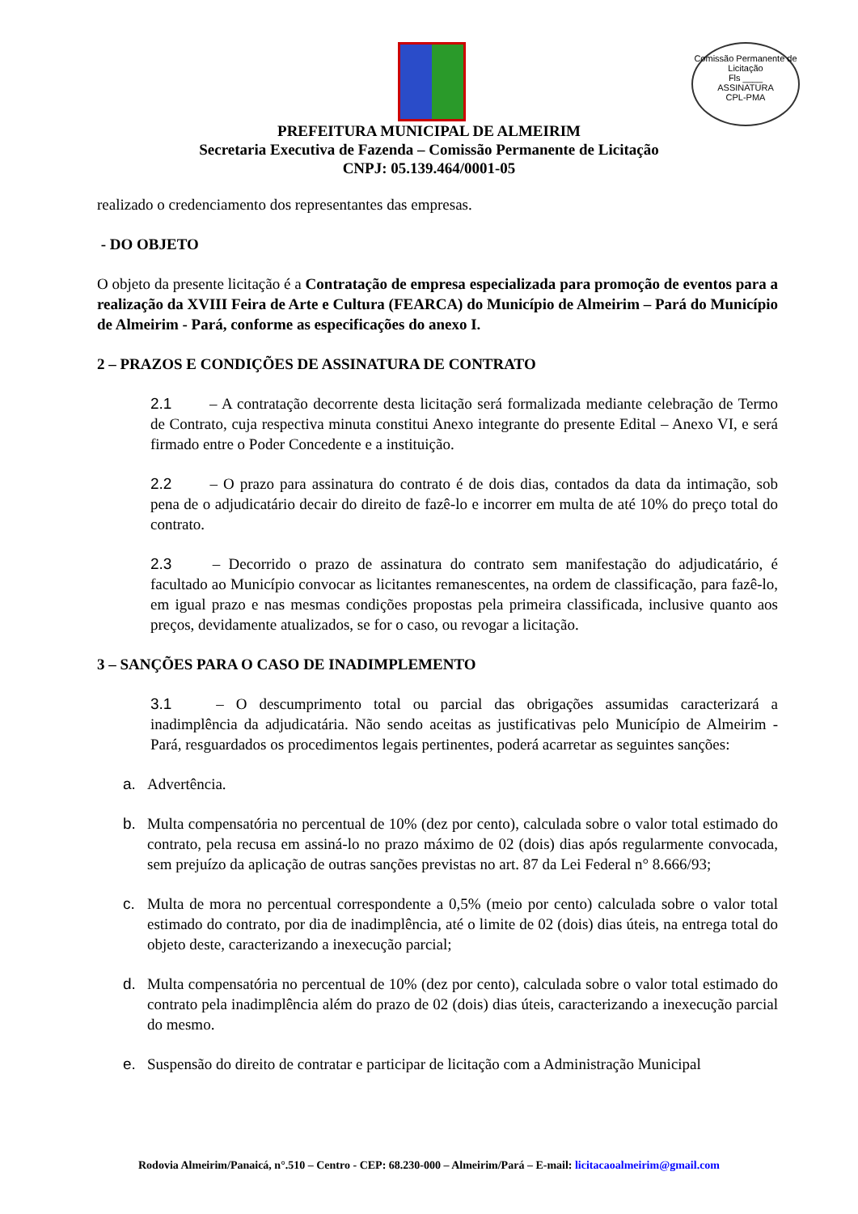Comissão Permanente de Licitação
Fls ____
ASSINATURA
CPL-PMA
PREFEITURA MUNICIPAL DE ALMEIRIM
Secretaria Executiva de Fazenda – Comissão Permanente de Licitação
CNPJ: 05.139.464/0001-05
realizado o credenciamento dos representantes das empresas.
- DO OBJETO
O objeto da presente licitação é a Contratação de empresa especializada para promoção de eventos para a realização da XVIII Feira de Arte e Cultura (FEARCA) do Município de Almeirim – Pará do Município de Almeirim - Pará, conforme as especificações do anexo I.
2 – PRAZOS E CONDIÇÕES DE ASSINATURA DE CONTRATO
2.1 – A contratação decorrente desta licitação será formalizada mediante celebração de Termo de Contrato, cuja respectiva minuta constitui Anexo integrante do presente Edital – Anexo VI, e será firmado entre o Poder Concedente e a instituição.
2.2 – O prazo para assinatura do contrato é de dois dias, contados da data da intimação, sob pena de o adjudicatário decair do direito de fazê-lo e incorrer em multa de até 10% do preço total do contrato.
2.3 – Decorrido o prazo de assinatura do contrato sem manifestação do adjudicatário, é facultado ao Município convocar as licitantes remanescentes, na ordem de classificação, para fazê-lo, em igual prazo e nas mesmas condições propostas pela primeira classificada, inclusive quanto aos preços, devidamente atualizados, se for o caso, ou revogar a licitação.
3 – SANÇÕES PARA O CASO DE INADIMPLEMENTO
3.1 – O descumprimento total ou parcial das obrigações assumidas caracterizará a inadimplência da adjudicatária. Não sendo aceitas as justificativas pelo Município de Almeirim - Pará, resguardados os procedimentos legais pertinentes, poderá acarretar as seguintes sanções:
a. Advertência.
b. Multa compensatória no percentual de 10% (dez por cento), calculada sobre o valor total estimado do contrato, pela recusa em assiná-lo no prazo máximo de 02 (dois) dias após regularmente convocada, sem prejuízo da aplicação de outras sanções previstas no art. 87 da Lei Federal n° 8.666/93;
c. Multa de mora no percentual correspondente a 0,5% (meio por cento) calculada sobre o valor total estimado do contrato, por dia de inadimplência, até o limite de 02 (dois) dias úteis, na entrega total do objeto deste, caracterizando a inexecução parcial;
d. Multa compensatória no percentual de 10% (dez por cento), calculada sobre o valor total estimado do contrato pela inadimplência além do prazo de 02 (dois) dias úteis, caracterizando a inexecução parcial do mesmo.
e. Suspensão do direito de contratar e participar de licitação com a Administração Municipal
Rodovia Almeirim/Panaicá, n°.510 – Centro - CEP: 68.230-000 – Almeirim/Pará – E-mail: licitacaoalmeirim@gmail.com